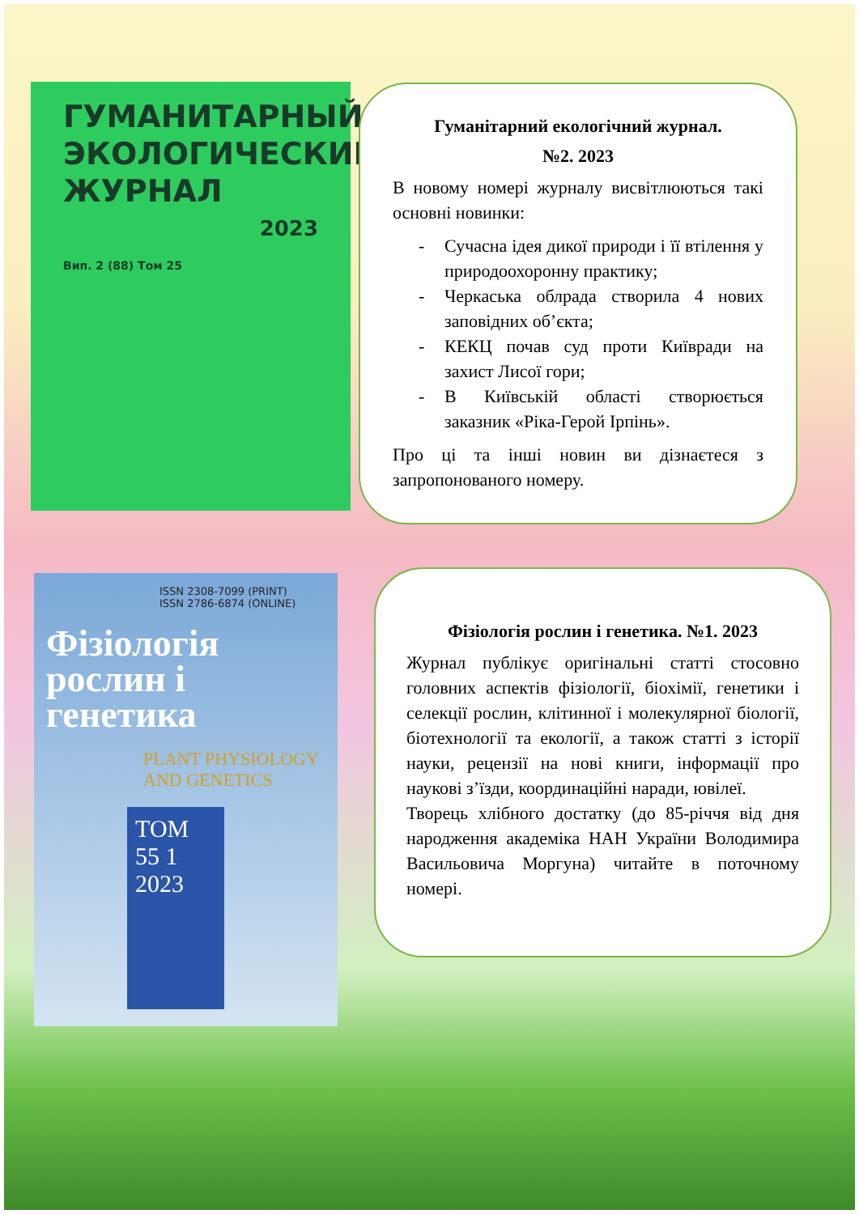ГУМАНИТАРНЫЙ ЭКОЛОГИЧЕСКИЙ ЖУРНАЛ
2023
Вип. 2 (88) Том 25
Гуманітарний екологічний журнал.
№2. 2023
В новому номері журналу висвітлюються такі основні новинки:
- Сучасна ідея дикої природи і її втілення у природоохоронну практику;
- Черкаська облрада створила 4 нових заповідних об’єкта;
- КЕКЦ почав суд проти Київради на захист Лисої гори;
- В Київській області створюється заказник «Ріка-Герой Ірпінь».
Про ці та інші новин ви дізнаєтеся з запропонованого номеру.
ISSN 2308-7099 (PRINT)
ISSN 2786-6874 (ONLINE)
Фізіологія рослин і генетика
PLANT PHYSIOLOGY AND GENETICS
ТОМ 55 1 2023
Фізіологія рослин і генетика. №1. 2023
Журнал публікує оригінальні статті стосовно головних аспектів фізіології, біохімії, генетики і селекції рослин, клітинної і молекулярної біології, біотехнології та екології, а також статті з історії науки, рецензії на нові книги, інформації про наукові з’їзди, координаційні наради, ювілеї.
Творець хлібного достатку (до 85-річчя від дня народження академіка НАН України Володимира Васильовича Моргуна) читайте в поточному номері.